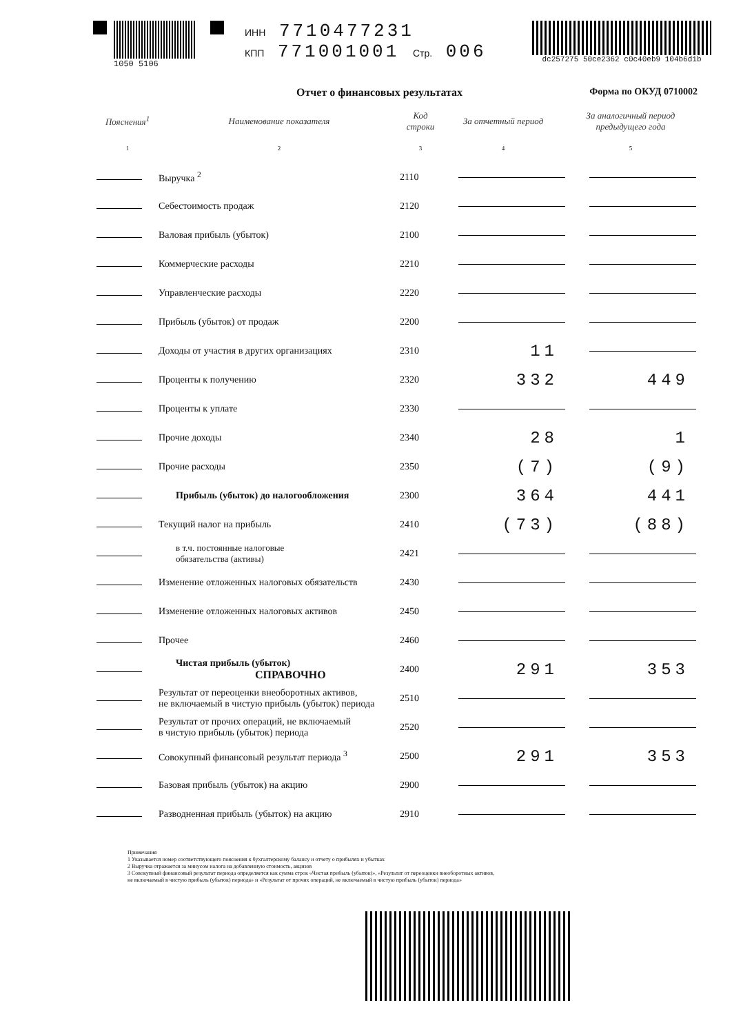1050 5106
ИНН 7710477231
КПП 771001001 Стр. 006
dc257275 50ce2362 c0c40eb9 104b6d1b
Отчет о финансовых результатах Форма по ОКУД 0710002
| Пояснения<sup>1</sup> | Наименование показателя | Код строки | За отчетный период | За аналогичный период предыдущего года |
| --- | --- | --- | --- | --- |
| 1 | 2 | 3 | 4 | 5 |
| | Выручка <sup>2</sup> | 2110 | | |
| | Себестоимость продаж | 2120 | | |
| | Валовая прибыль (убыток) | 2100 | | |
| | Коммерческие расходы | 2210 | | |
| | Управленческие расходы | 2220 | | |
| | Прибыль (убыток) от продаж | 2200 | | |
| | Доходы от участия в других организациях | 2310 | 11 | |
| | Проценты к получению | 2320 | 332 | 449 |
| | Проценты к уплате | 2330 | | |
| | Прочие доходы | 2340 | 28 | 1 |
| | Прочие расходы | 2350 | (7) | (9) |
| | Прибыль (убыток) до налогообложения | 2300 | 364 | 441 |
| | Текущий налог на прибыль | 2410 | (73) | (88) |
| | в т.ч. постоянные налоговые обязательства (активы) | 2421 | | |
| | Изменение отложенных налоговых обязательств | 2430 | | |
| | Изменение отложенных налоговых активов | 2450 | | |
| | Прочее | 2460 | | |
| | Чистая прибыль (убыток) СПРАВОЧНО | 2400 | 291 | 353 |
| | Результат от переоценки внеоборотных активов, не включаемый в чистую прибыль (убыток) периода | 2510 | | |
| | Результат от прочих операций, не включаемый в чистую прибыль (убыток) периода | 2520 | | |
| | Совокупный финансовый результат периода <sup>3</sup> | 2500 | 291 | 353 |
| | Базовая прибыль (убыток) на акцию | 2900 | | |
| | Разводненная прибыль (убыток) на акцию | 2910 | | |
Примечания
1 Указывается номер соответствующего пояснения к бухгалтерскому балансу и отчету о прибылях и убытках
2 Выручка отражается за минусом налога на добавленную стоимость, акцизов
3 Совокупный финансовый результат периода определяется как сумма строк «Чистая прибыль (убыток)», «Результат от переоценки внеоборотных активов,
не включаемый в чистую прибыль (убыток) периода» и «Результат от прочих операций, не включаемый в чистую прибыль (убыток) периода»